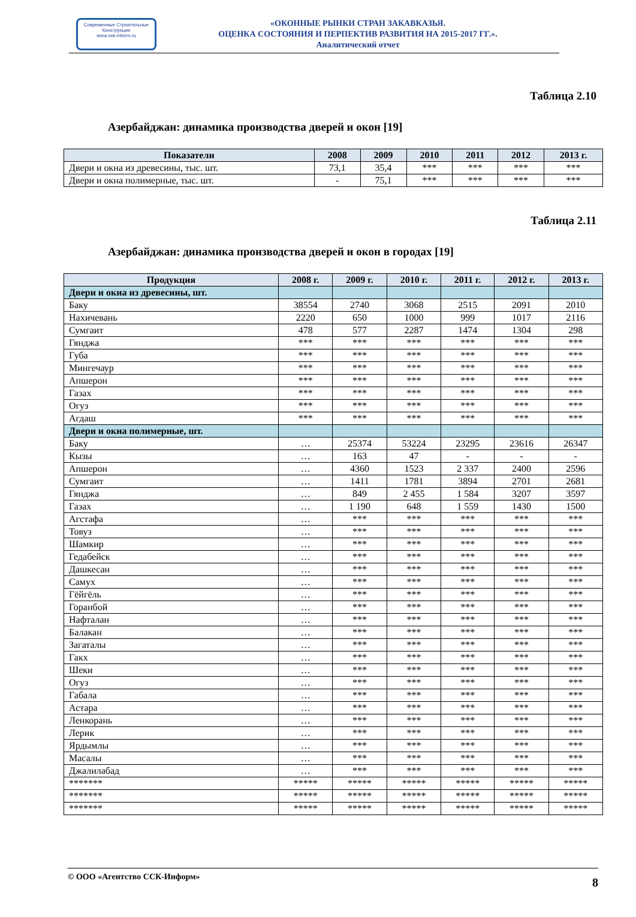Современные Строительные Конструкции
www.ssk-inform.ru
«ОКОННЫЕ РЫНКИ СТРАН ЗАКАВКАЗЬЯ.
ОЦЕНКА СОСТОЯНИЯ И ПЕРПЕКТИВ РАЗВИТИЯ НА 2015-2017 ГГ.».
Аналитический отчет
Таблица 2.10
Азербайджан: динамика производства дверей и окон [19]
| Показатели | 2008 | 2009 | 2010 | 2011 | 2012 | 2013 г. |
| --- | --- | --- | --- | --- | --- | --- |
| Двери и окна из древесины, тыс. шт. | 73,1 | 35,4 | *** | *** | *** | *** |
| Двери и окна полимерные, тыс. шт. | - | 75,1 | *** | *** | *** | *** |
Таблица 2.11
Азербайджан: динамика производства дверей и окон в городах [19]
| Продукция | 2008 г. | 2009 г. | 2010 г. | 2011 г. | 2012 г. | 2013 г. |
| --- | --- | --- | --- | --- | --- | --- |
| Двери и окна из древесины, шт. | | | | | | |
| Баку | 38554 | 2740 | 3068 | 2515 | 2091 | 2010 |
| Нахичевань | 2220 | 650 | 1000 | 999 | 1017 | 2116 |
| Сумгаит | 478 | 577 | 2287 | 1474 | 1304 | 298 |
| Гянджа | *** | *** | *** | *** | *** | *** |
| Губа | *** | *** | *** | *** | *** | *** |
| Мингечаур | *** | *** | *** | *** | *** | *** |
| Апшерон | *** | *** | *** | *** | *** | *** |
| Газах | *** | *** | *** | *** | *** | *** |
| Огуз | *** | *** | *** | *** | *** | *** |
| Агдаш | *** | *** | *** | *** | *** | *** |
| Двери и окна полимерные, шт. | | | | | | |
| Баку | … | 25374 | 53224 | 23295 | 23616 | 26347 |
| Кызы | … | 163 | 47 | - | - | - |
| Апшерон | … | 4360 | 1523 | 2 337 | 2400 | 2596 |
| Сумгаит | … | 1411 | 1781 | 3894 | 2701 | 2681 |
| Гянджа | … | 849 | 2 455 | 1 584 | 3207 | 3597 |
| Газах | … | 1 190 | 648 | 1 559 | 1430 | 1500 |
| Агстафа | … | *** | *** | *** | *** | *** |
| Товуз | … | *** | *** | *** | *** | *** |
| Шамкир | … | *** | *** | *** | *** | *** |
| Гедабейск | … | *** | *** | *** | *** | *** |
| Дашкесан | … | *** | *** | *** | *** | *** |
| Самух | … | *** | *** | *** | *** | *** |
| Гёйгёль | … | *** | *** | *** | *** | *** |
| Горанбой | … | *** | *** | *** | *** | *** |
| Нафталан | … | *** | *** | *** | *** | *** |
| Балакан | … | *** | *** | *** | *** | *** |
| Загаталы | … | *** | *** | *** | *** | *** |
| Гакх | … | *** | *** | *** | *** | *** |
| Шеки | … | *** | *** | *** | *** | *** |
| Огуз | … | *** | *** | *** | *** | *** |
| Габала | … | *** | *** | *** | *** | *** |
| Астара | … | *** | *** | *** | *** | *** |
| Ленкорань | … | *** | *** | *** | *** | *** |
| Лерик | … | *** | *** | *** | *** | *** |
| Ярдымлы | … | *** | *** | *** | *** | *** |
| Масалы | … | *** | *** | *** | *** | *** |
| Джалилабад | … | *** | *** | *** | *** | *** |
| ******* | ***** | ***** | ***** | ***** | ***** | ***** |
| ******* | ***** | ***** | ***** | ***** | ***** | ***** |
| ******* | ***** | ***** | ***** | ***** | ***** | ***** |
© ООО «Агентство ССК-Информ» 8